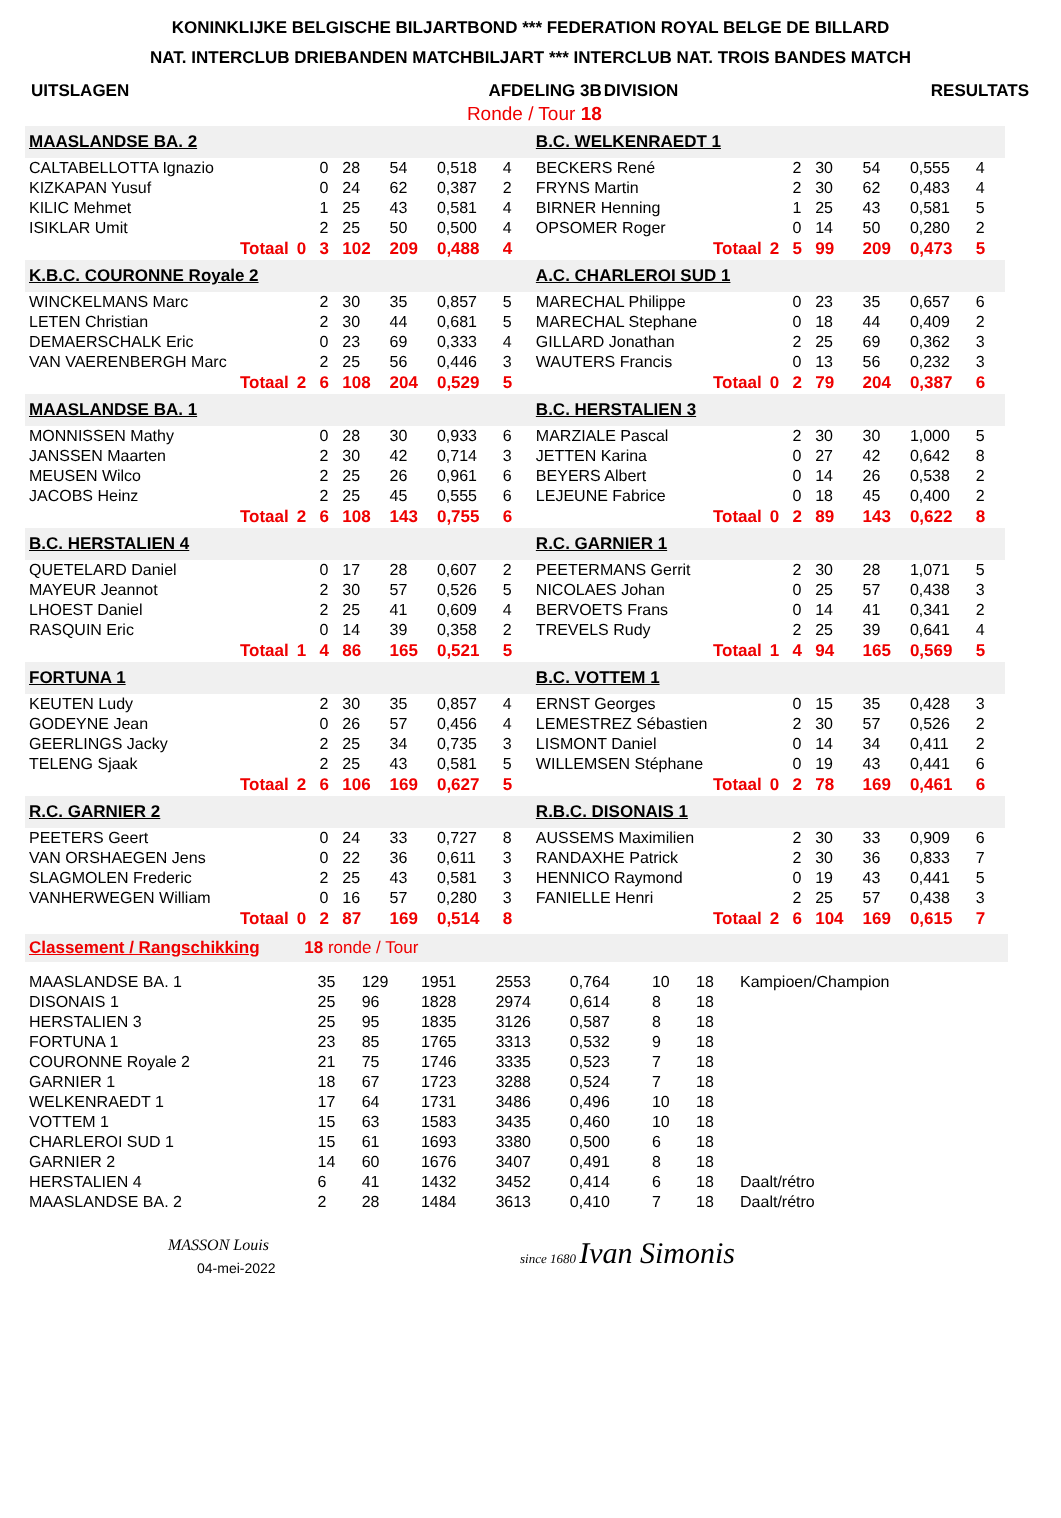KONINKLIJKE BELGISCHE BILJARTBOND *** FEDERATION ROYAL BELGE DE BILLARD
NAT. INTERCLUB DRIEBANDEN MATCHBILJART *** INTERCLUB NAT. TROIS BANDES MATCH
| UITSLAGEN | AFDELING 3B | DIVISION | RESULTATS |
| | Ronde / Tour 18 | | |
| MAASLANDSE BA. 2 | | | | | | | | B.C. WELKENRAEDT 1 | | | | | | | |
| CALTABELLOTTA Ignazio | | 0 | 28 | 54 | 0,518 | 4 | | BECKERS René | | 2 | 30 | 54 | 0,555 | 4 | |
| KIZKAPAN Yusuf | | 0 | 24 | 62 | 0,387 | 2 | | FRYNS Martin | | 2 | 30 | 62 | 0,483 | 4 | |
| KILIC Mehmet | | 1 | 25 | 43 | 0,581 | 4 | | BIRNER Henning | | 1 | 25 | 43 | 0,581 | 5 | |
| ISIKLAR Umit | | 2 | 25 | 50 | 0,500 | 4 | | OPSOMER Roger | | 0 | 14 | 50 | 0,280 | 2 | |
| Totaal | 0 | 3 | 102 | 209 | 0,488 | 4 | | Totaal | 2 | 5 | 99 | 209 | 0,473 | 5 | |
| K.B.C. COURONNE Royale 2 | | | | | | | | A.C. CHARLEROI SUD 1 | | | | | | | |
| WINCKELMANS Marc | | 2 | 30 | 35 | 0,857 | 5 | | MARECHAL Philippe | | 0 | 23 | 35 | 0,657 | 6 | |
| LETEN Christian | | 2 | 30 | 44 | 0,681 | 5 | | MARECHAL Stephane | | 0 | 18 | 44 | 0,409 | 2 | |
| DEMAERSCHALK Eric | | 0 | 23 | 69 | 0,333 | 4 | | GILLARD Jonathan | | 2 | 25 | 69 | 0,362 | 3 | |
| VAN VAERENBERGH Marc | | 2 | 25 | 56 | 0,446 | 3 | | WAUTERS Francis | | 0 | 13 | 56 | 0,232 | 3 | |
| Totaal | 2 | 6 | 108 | 204 | 0,529 | 5 | | Totaal | 0 | 2 | 79 | 204 | 0,387 | 6 | |
| MAASLANDSE BA. 1 | | | | | | | | B.C. HERSTALIEN 3 | | | | | | | |
| MONNISSEN Mathy | | 0 | 28 | 30 | 0,933 | 6 | | MARZIALE Pascal | | 2 | 30 | 30 | 1,000 | 5 | |
| JANSSEN Maarten | | 2 | 30 | 42 | 0,714 | 3 | | JETTEN Karina | | 0 | 27 | 42 | 0,642 | 8 | |
| MEUSEN Wilco | | 2 | 25 | 26 | 0,961 | 6 | | BEYERS Albert | | 0 | 14 | 26 | 0,538 | 2 | |
| JACOBS Heinz | | 2 | 25 | 45 | 0,555 | 6 | | LEJEUNE Fabrice | | 0 | 18 | 45 | 0,400 | 2 | |
| Totaal | 2 | 6 | 108 | 143 | 0,755 | 6 | | Totaal | 0 | 2 | 89 | 143 | 0,622 | 8 | |
| B.C. HERSTALIEN 4 | | | | | | | | R.C. GARNIER 1 | | | | | | | |
| QUETELARD Daniel | | 0 | 17 | 28 | 0,607 | 2 | | PEETERMANS Gerrit | | 2 | 30 | 28 | 1,071 | 5 | |
| MAYEUR Jeannot | | 2 | 30 | 57 | 0,526 | 5 | | NICOLAES Johan | | 0 | 25 | 57 | 0,438 | 3 | |
| LHOEST Daniel | | 2 | 25 | 41 | 0,609 | 4 | | BERVOETS Frans | | 0 | 14 | 41 | 0,341 | 2 | |
| RASQUIN Eric | | 0 | 14 | 39 | 0,358 | 2 | | TREVELS Rudy | | 2 | 25 | 39 | 0,641 | 4 | |
| Totaal | 1 | 4 | 86 | 165 | 0,521 | 5 | | Totaal | 1 | 4 | 94 | 165 | 0,569 | 5 | |
| FORTUNA 1 | | | | | | | | B.C. VOTTEM 1 | | | | | | | |
| KEUTEN Ludy | | 2 | 30 | 35 | 0,857 | 4 | | ERNST Georges | | 0 | 15 | 35 | 0,428 | 3 | |
| GODEYNE Jean | | 0 | 26 | 57 | 0,456 | 4 | | LEMESTREZ Sébastien | | 2 | 30 | 57 | 0,526 | 2 | |
| GEERLINGS Jacky | | 2 | 25 | 34 | 0,735 | 3 | | LISMONT Daniel | | 0 | 14 | 34 | 0,411 | 2 | |
| TELENG Sjaak | | 2 | 25 | 43 | 0,581 | 5 | | WILLEMSEN Stéphane | | 0 | 19 | 43 | 0,441 | 6 | |
| Totaal | 2 | 6 | 106 | 169 | 0,627 | 5 | | Totaal | 0 | 2 | 78 | 169 | 0,461 | 6 | |
| R.C. GARNIER 2 | | | | | | | | R.B.C. DISONAIS 1 | | | | | | | |
| PEETERS Geert | | 0 | 24 | 33 | 0,727 | 8 | | AUSSEMS Maximilien | | 2 | 30 | 33 | 0,909 | 6 | |
| VAN ORSHAEGEN Jens | | 0 | 22 | 36 | 0,611 | 3 | | RANDAXHE Patrick | | 2 | 30 | 36 | 0,833 | 7 | |
| SLAGMOLEN Frederic | | 2 | 25 | 43 | 0,581 | 3 | | HENNICO Raymond | | 0 | 19 | 43 | 0,441 | 5 | |
| VANHERWEGEN William | | 0 | 16 | 57 | 0,280 | 3 | | FANIELLE Henri | | 2 | 25 | 57 | 0,438 | 3 | |
| Totaal | 0 | 2 | 87 | 169 | 0,514 | 8 | | Totaal | 2 | 6 | 104 | 169 | 0,615 | 7 | |
Classement / Rangschikking 18 ronde / Tour
| MAASLANDSE BA. 1 | 35 | 129 | 1951 | 2553 | 0,764 | 10 | 18 | Kampioen/Champion |
| DISONAIS 1 | 25 | 96 | 1828 | 2974 | 0,614 | 8 | 18 | |
| HERSTALIEN 3 | 25 | 95 | 1835 | 3126 | 0,587 | 8 | 18 | |
| FORTUNA 1 | 23 | 85 | 1765 | 3313 | 0,532 | 9 | 18 | |
| COURONNE Royale 2 | 21 | 75 | 1746 | 3335 | 0,523 | 7 | 18 | |
| GARNIER 1 | 18 | 67 | 1723 | 3288 | 0,524 | 7 | 18 | |
| WELKENRAEDT 1 | 17 | 64 | 1731 | 3486 | 0,496 | 10 | 18 | |
| VOTTEM 1 | 15 | 63 | 1583 | 3435 | 0,460 | 10 | 18 | |
| CHARLEROI SUD 1 | 15 | 61 | 1693 | 3380 | 0,500 | 6 | 18 | |
| GARNIER 2 | 14 | 60 | 1676 | 3407 | 0,491 | 8 | 18 | |
| HERSTALIEN 4 | 6 | 41 | 1432 | 3452 | 0,414 | 6 | 18 | Daalt/rétro |
| MAASLANDSE BA. 2 | 2 | 28 | 1484 | 3613 | 0,410 | 7 | 18 | Daalt/rétro |
MASSON Louis
04-mei-2022
since 1680 Ivan Simonis